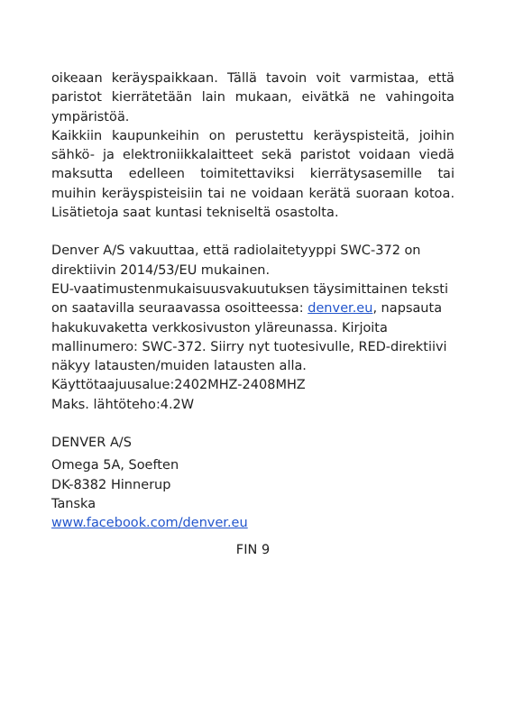oikeaan keräyspaikkaan. Tällä tavoin voit varmistaa, että paristot kierrätetään lain mukaan, eivätkä ne vahingoita ympäristöä.
Kaikkiin kaupunkeihin on perustettu keräyspisteitä, joihin sähkö- ja elektroniikkalaitteet sekä paristot voidaan viedä maksutta edelleen toimitettaviksi kierrätysasemille tai muihin keräyspisteisiin tai ne voidaan kerätä suoraan kotoa. Lisätietoja saat kuntasi tekniseltä osastolta.
Denver A/S vakuuttaa, että radiolaitetyyppi SWC-372 on direktiivin 2014/53/EU mukainen.
EU-vaatimustenmukaisuusvakuutuksen täysimittainen teksti on saatavilla seuraavassa osoitteessa: denver.eu, napsauta hakukuvaketta verkkosivuston yläreunassa. Kirjoita mallinumero: SWC-372. Siirry nyt tuotesivulle, RED-direktiivi näkyy latausten/muiden latausten alla.
Käyttötaajuusalue:2402MHZ-2408MHZ
Maks. lähtöteho:4.2W
DENVER A/S
Omega 5A, Soeften
DK-8382 Hinnerup
Tanska
www.facebook.com/denver.eu
FIN 9